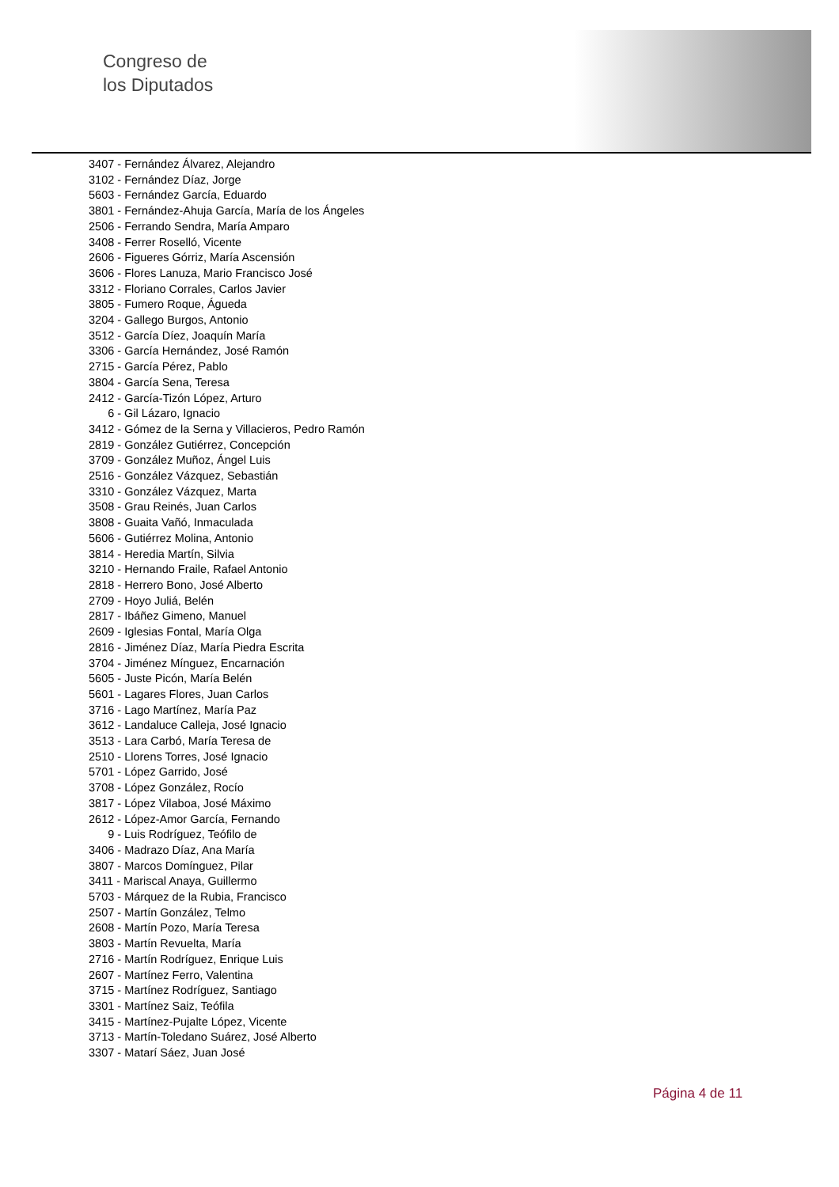Congreso de
los Diputados
3407 - Fernández Álvarez, Alejandro
3102 - Fernández Díaz, Jorge
5603 - Fernández García, Eduardo
3801 - Fernández-Ahuja García, María de los Ángeles
2506 - Ferrando Sendra, María Amparo
3408 - Ferrer Roselló, Vicente
2606 - Figueres Górriz, María Ascensión
3606 - Flores Lanuza, Mario Francisco José
3312 - Floriano Corrales, Carlos Javier
3805 - Fumero Roque, Águeda
3204 - Gallego Burgos, Antonio
3512 - García Díez, Joaquín María
3306 - García Hernández, José Ramón
2715 - García Pérez, Pablo
3804 - García Sena, Teresa
2412 - García-Tizón López, Arturo
6 - Gil Lázaro, Ignacio
3412 - Gómez de la Serna y Villacieros, Pedro Ramón
2819 - González Gutiérrez, Concepción
3709 - González Muñoz, Ángel Luis
2516 - González Vázquez, Sebastián
3310 - González Vázquez, Marta
3508 - Grau Reinés, Juan Carlos
3808 - Guaita Vañó, Inmaculada
5606 - Gutiérrez Molina, Antonio
3814 - Heredia Martín, Silvia
3210 - Hernando Fraile, Rafael Antonio
2818 - Herrero Bono, José Alberto
2709 - Hoyo Juliá, Belén
2817 - Ibáñez Gimeno, Manuel
2609 - Iglesias Fontal, María Olga
2816 - Jiménez Díaz, María Piedra Escrita
3704 - Jiménez Mínguez, Encarnación
5605 - Juste Picón, María Belén
5601 - Lagares Flores, Juan Carlos
3716 - Lago Martínez, María Paz
3612 - Landaluce Calleja, José Ignacio
3513 - Lara Carbó, María Teresa de
2510 - Llorens Torres, José Ignacio
5701 - López Garrido, José
3708 - López González, Rocío
3817 - López Vilaboa, José Máximo
2612 - López-Amor García, Fernando
9 - Luis Rodríguez, Teófilo de
3406 - Madrazo Díaz, Ana María
3807 - Marcos Domínguez, Pilar
3411 - Mariscal Anaya, Guillermo
5703 - Márquez de la Rubia, Francisco
2507 - Martín González, Telmo
2608 - Martín Pozo, María Teresa
3803 - Martín Revuelta, María
2716 - Martín Rodríguez, Enrique Luis
2607 - Martínez Ferro, Valentina
3715 - Martínez Rodríguez, Santiago
3301 - Martínez Saiz, Teófila
3415 - Martínez-Pujalte López, Vicente
3713 - Martín-Toledano Suárez, José Alberto
3307 - Matarí Sáez, Juan José
Página 4 de 11